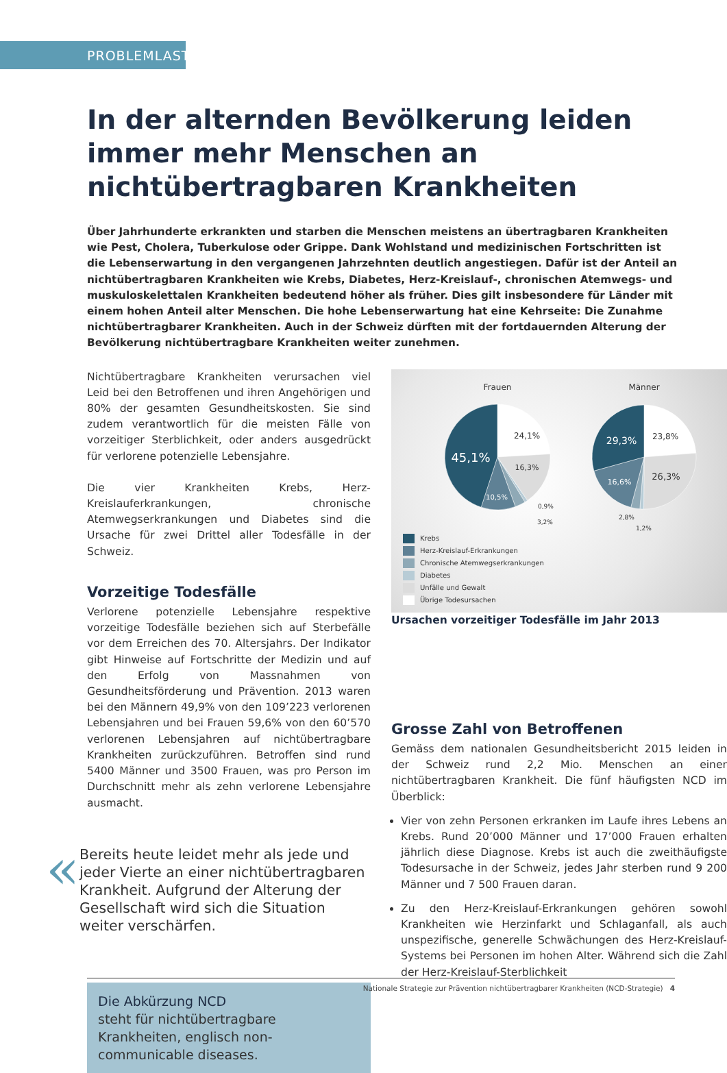PROBLEMLAST
In der alternden Bevölkerung leiden immer mehr Menschen an nichtübertragbaren Krankheiten
Über Jahrhunderte erkrankten und starben die Menschen meistens an übertragbaren Krankheiten wie Pest, Cholera, Tuberkulose oder Grippe. Dank Wohlstand und medizinischen Fortschritten ist die Lebenserwartung in den vergangenen Jahrzehnten deutlich angestiegen. Dafür ist der Anteil an nichtübertragbaren Krankheiten wie Krebs, Diabetes, Herz-Kreislauf-, chronischen Atemwegs- und muskuloskelettalen Krankheiten bedeutend höher als früher. Dies gilt insbesondere für Länder mit einem hohen Anteil alter Menschen. Die hohe Lebenserwartung hat eine Kehrseite: Die Zunahme nichtübertragbarer Krankheiten. Auch in der Schweiz dürften mit der fortdauernden Alterung der Bevölkerung nichtübertragbare Krankheiten weiter zunehmen.
Nichtübertragbare Krankheiten verursachen viel Leid bei den Betroffenen und ihren Angehörigen und 80% der gesamten Gesundheitskosten. Sie sind zudem verantwortlich für die meisten Fälle von vorzeitiger Sterblichkeit, oder anders ausgedrückt für verlorene potenzielle Lebensjahre.
Die vier Krankheiten Krebs, Herz-Kreislauferkrankungen, chronische Atemwegserkrankungen und Diabetes sind die Ursache für zwei Drittel aller Todesfälle in der Schweiz.
Vorzeitige Todesfälle
Verlorene potenzielle Lebensjahre respektive vorzeitige Todesfälle beziehen sich auf Sterbefälle vor dem Erreichen des 70. Altersjahrs. Der Indikator gibt Hinweise auf Fortschritte der Medizin und auf den Erfolg von Massnahmen von Gesundheitsförderung und Prävention. 2013 waren bei den Männern 49,9% von den 109’223 verlorenen Lebensjahren und bei Frauen 59,6% von den 60’570 verlorenen Lebensjahren auf nichtübertragbare Krankheiten zurückzuführen. Betroffen sind rund 5400 Männer und 3500 Frauen, was pro Person im Durchschnitt mehr als zehn verlorene Lebensjahre ausmacht.
«
Bereits heute leidet mehr als jede und jeder Vierte an einer nichtübertragbaren Krankheit. Aufgrund der Alterung der Gesellschaft wird sich die Situation weiter verschärfen.
Die Abkürzung NCD
steht für nichtübertragbare Krankheiten, englisch non-communicable diseases.
Frauen
Männer
24,1%
45,1%
16,3%
10,5%
0,9%
3,2%
29,3%
23,8%
16,6%
26,3%
2,8%
1,2%
Krebs
Herz-Kreislauf-Erkrankungen
Chronische Atemwegserkrankungen
Diabetes
Unfälle und Gewalt
Übrige Todesursachen
Ursachen vorzeitiger Todesfälle im Jahr 2013
Grosse Zahl von Betroffenen
Gemäss dem nationalen Gesundheitsbericht 2015 leiden in der Schweiz rund 2,2 Mio. Menschen an einer nichtübertragbaren Krankheit. Die fünf häufigsten NCD im Überblick:
Vier von zehn Personen erkranken im Laufe ihres Lebens an Krebs. Rund 20’000 Männer und 17’000 Frauen erhalten jährlich diese Diagnose. Krebs ist auch die zweithäufigste Todesursache in der Schweiz, jedes Jahr sterben rund 9 200 Männer und 7 500 Frauen daran.
Zu den Herz-Kreislauf-Erkrankungen gehören sowohl Krankheiten wie Herzinfarkt und Schlaganfall, als auch unspezifische, generelle Schwächungen des Herz-Kreislauf-Systems bei Personen im hohen Alter. Während sich die Zahl der Herz-Kreislauf-Sterblichkeit
Nationale Strategie zur Prävention nichtübertragbarer Krankheiten (NCD-Strategie) 4